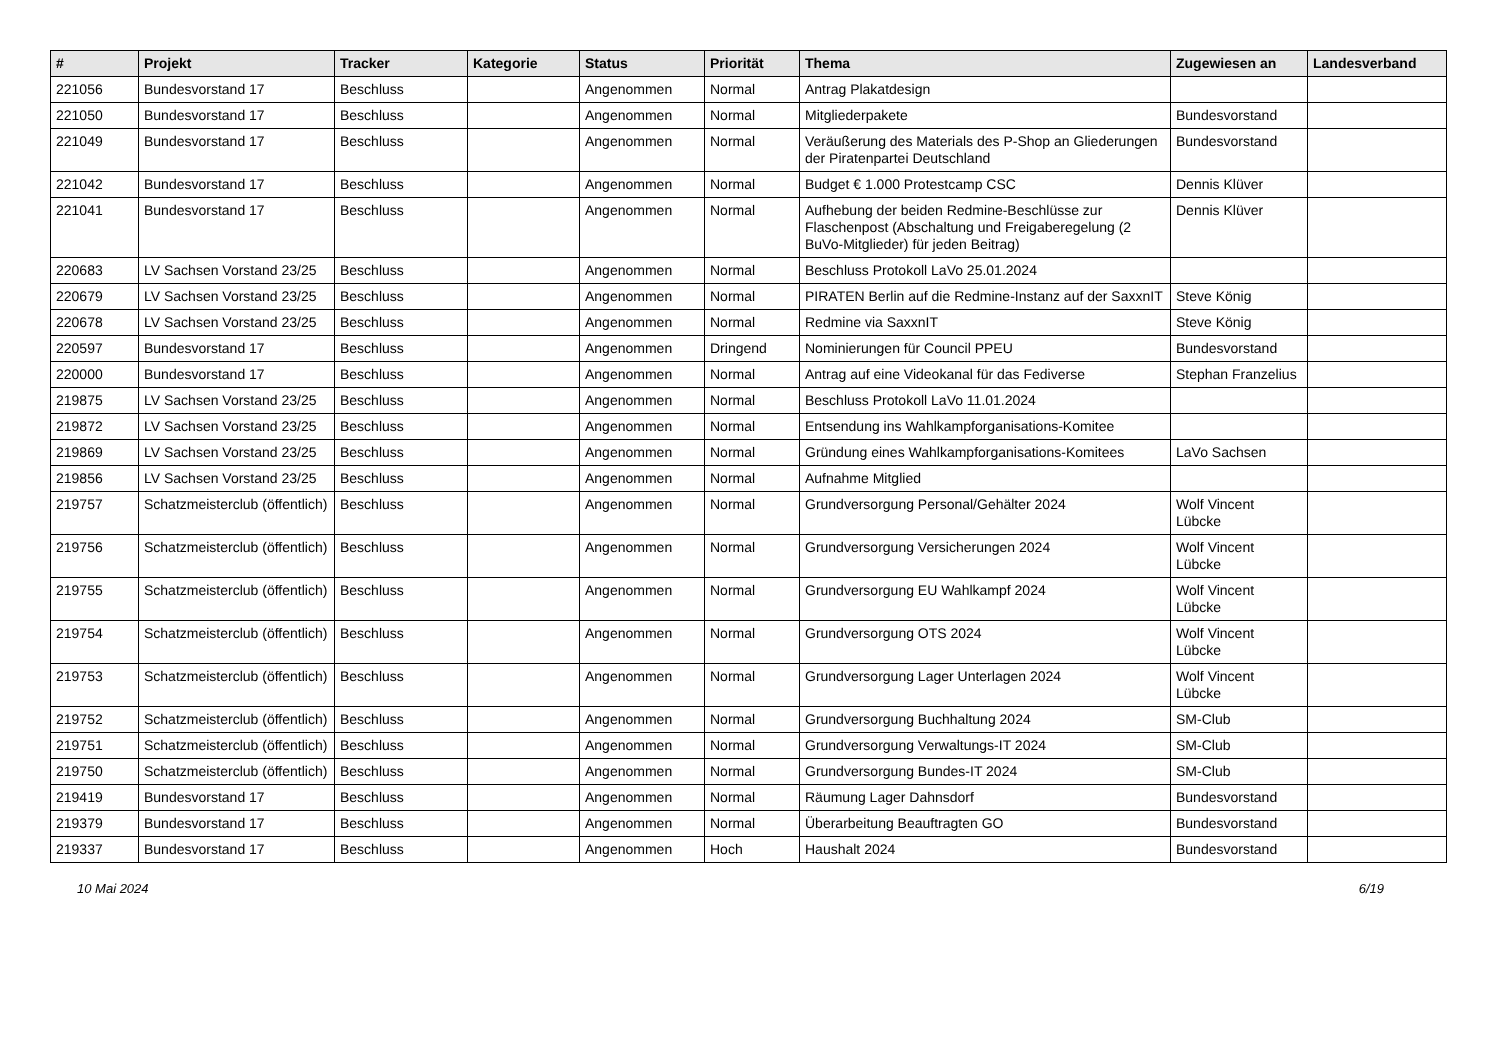| # | Projekt | Tracker | Kategorie | Status | Priorität | Thema | Zugewiesen an | Landesverband |
| --- | --- | --- | --- | --- | --- | --- | --- | --- |
| 221056 | Bundesvorstand 17 | Beschluss | | Angenommen | Normal | Antrag Plakatdesign | | |
| 221050 | Bundesvorstand 17 | Beschluss | | Angenommen | Normal | Mitgliederpakete | Bundesvorstand | |
| 221049 | Bundesvorstand 17 | Beschluss | | Angenommen | Normal | Veräußerung des Materials des P-Shop an Gliederungen der Piratenpartei Deutschland | Bundesvorstand | |
| 221042 | Bundesvorstand 17 | Beschluss | | Angenommen | Normal | Budget € 1.000 Protestcamp CSC | Dennis Klüver | |
| 221041 | Bundesvorstand 17 | Beschluss | | Angenommen | Normal | Aufhebung der beiden Redmine-Beschlüsse zur Flaschenpost (Abschaltung und Freigaberegelung (2 BuVo-Mitglieder) für jeden Beitrag) | Dennis Klüver | |
| 220683 | LV Sachsen Vorstand 23/25 | Beschluss | | Angenommen | Normal | Beschluss Protokoll LaVo 25.01.2024 | | |
| 220679 | LV Sachsen Vorstand 23/25 | Beschluss | | Angenommen | Normal | PIRATEN Berlin auf die Redmine-Instanz auf der SaxxnIT | Steve König | |
| 220678 | LV Sachsen Vorstand 23/25 | Beschluss | | Angenommen | Normal | Redmine via SaxxnIT | Steve König | |
| 220597 | Bundesvorstand 17 | Beschluss | | Angenommen | Dringend | Nominierungen für Council PPEU | Bundesvorstand | |
| 220000 | Bundesvorstand 17 | Beschluss | | Angenommen | Normal | Antrag auf eine Videokanal für das Fediverse | Stephan Franzelius | |
| 219875 | LV Sachsen Vorstand 23/25 | Beschluss | | Angenommen | Normal | Beschluss Protokoll LaVo 11.01.2024 | | |
| 219872 | LV Sachsen Vorstand 23/25 | Beschluss | | Angenommen | Normal | Entsendung ins Wahlkampforganisations-Komitee | | |
| 219869 | LV Sachsen Vorstand 23/25 | Beschluss | | Angenommen | Normal | Gründung eines Wahlkampforganisations-Komitees | LaVo Sachsen | |
| 219856 | LV Sachsen Vorstand 23/25 | Beschluss | | Angenommen | Normal | Aufnahme Mitglied | | |
| 219757 | Schatzmeisterclub (öffentlich) | Beschluss | | Angenommen | Normal | Grundversorgung Personal/Gehälter 2024 | Wolf Vincent Lübcke | |
| 219756 | Schatzmeisterclub (öffentlich) | Beschluss | | Angenommen | Normal | Grundversorgung Versicherungen 2024 | Wolf Vincent Lübcke | |
| 219755 | Schatzmeisterclub (öffentlich) | Beschluss | | Angenommen | Normal | Grundversorgung EU Wahlkampf 2024 | Wolf Vincent Lübcke | |
| 219754 | Schatzmeisterclub (öffentlich) | Beschluss | | Angenommen | Normal | Grundversorgung OTS 2024 | Wolf Vincent Lübcke | |
| 219753 | Schatzmeisterclub (öffentlich) | Beschluss | | Angenommen | Normal | Grundversorgung Lager Unterlagen 2024 | Wolf Vincent Lübcke | |
| 219752 | Schatzmeisterclub (öffentlich) | Beschluss | | Angenommen | Normal | Grundversorgung Buchhaltung 2024 | SM-Club | |
| 219751 | Schatzmeisterclub (öffentlich) | Beschluss | | Angenommen | Normal | Grundversorgung Verwaltungs-IT 2024 | SM-Club | |
| 219750 | Schatzmeisterclub (öffentlich) | Beschluss | | Angenommen | Normal | Grundversorgung Bundes-IT 2024 | SM-Club | |
| 219419 | Bundesvorstand 17 | Beschluss | | Angenommen | Normal | Räumung Lager Dahnsdorf | Bundesvorstand | |
| 219379 | Bundesvorstand 17 | Beschluss | | Angenommen | Normal | Überarbeitung Beauftragten GO | Bundesvorstand | |
| 219337 | Bundesvorstand 17 | Beschluss | | Angenommen | Hoch | Haushalt 2024 | Bundesvorstand | |
10 Mai 2024 6/19